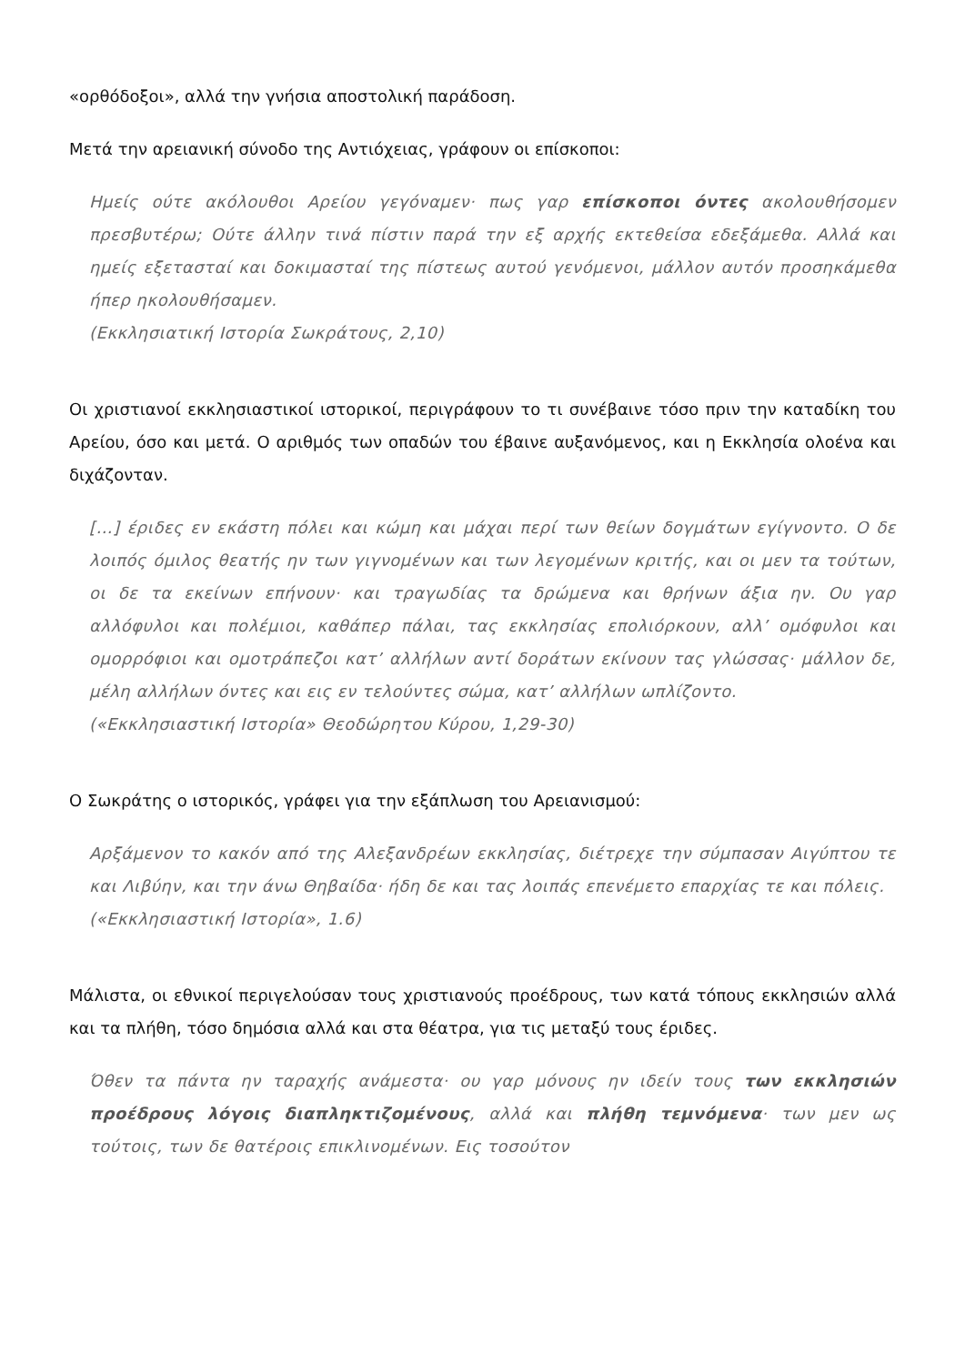«ορθόδοξοι», αλλά την γνήσια αποστολική παράδοση.
Μετά την αρειανική σύνοδο της Αντιόχειας, γράφουν οι επίσκοποι:
Ημείς ούτε ακόλουθοι Αρείου γεγόναμεν· πως γαρ επίσκοποι όντες ακολουθήσομεν πρεσβυτέρω; Ούτε άλλην τινά πίστιν παρά την εξ αρχής εκτεθείσα εδεξάμεθα. Αλλά και ημείς εξετασταί και δοκιμασταί της πίστεως αυτού γενόμενοι, μάλλον αυτόν προσηκάμεθα ήπερ ηκολουθήσαμεν.
(Εκκλησιατική Ιστορία Σωκράτους, 2,10)
Οι χριστιανοί εκκλησιαστικοί ιστορικοί, περιγράφουν το τι συνέβαινε τόσο πριν την καταδίκη του Αρείου, όσο και μετά. Ο αριθμός των οπαδών του έβαινε αυξανόμενος, και η Εκκλησία ολοένα και διχάζονταν.
[…] έριδες εν εκάστη πόλει και κώμη και μάχαι περί των θείων δογμάτων εγίγνοντο. Ο δε λοιπός όμιλος θεατής ην των γιγνομένων και των λεγομένων κριτής, και οι μεν τα τούτων, οι δε τα εκείνων επήνουν· και τραγωδίας τα δρώμενα και θρήνων άξια ην. Ου γαρ αλλόφυλοι και πολέμιοι, καθάπερ πάλαι, τας εκκλησίας επολιόρκουν, αλλ’ ομόφυλοι και ομορρόφιοι και ομοτράπεζοι κατ’ αλλήλων αντί δοράτων εκίνουν τας γλώσσας· μάλλον δε, μέλη αλλήλων όντες και εις εν τελούντες σώμα, κατ’ αλλήλων ωπλίζοντο.
(«Εκκλησιαστική Ιστορία» Θεοδώρητου Κύρου, 1,29-30)
Ο Σωκράτης ο ιστορικός, γράφει για την εξάπλωση του Αρειανισμού:
Αρξάμενον το κακόν από της Αλεξανδρέων εκκλησίας, διέτρεχε την σύμπασαν Αιγύπτου τε και Λιβύην, και την άνω Θηβαίδα· ήδη δε και τας λοιπάς επενέμετο επαρχίας τε και πόλεις.
(«Εκκλησιαστική Ιστορία», 1.6)
Μάλιστα, οι εθνικοί περιγελούσαν τους χριστιανούς προέδρους, των κατά τόπους εκκλησιών αλλά και τα πλήθη, τόσο δημόσια αλλά και στα θέατρα, για τις μεταξύ τους έριδες.
Όθεν τα πάντα ην ταραχής ανάμεστα· ου γαρ μόνους ην ιδείν τους των εκκλησιών προέδρους λόγοις διαπληκτιζομένους, αλλά και πλήθη τεμνόμενα· των μεν ως τούτοις, των δε θατέροις επικλινομένων. Εις τοσούτον